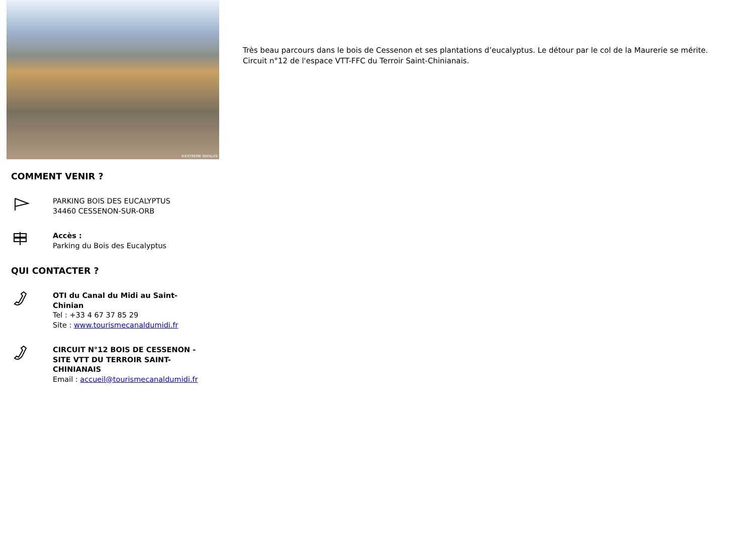©EXTREME RAFALES
COMMENT VENIR ?
PARKING BOIS DES EUCALYPTUS
34460 CESSENON-SUR-ORB
Accès :
Parking du Bois des Eucalyptus
QUI CONTACTER ?
OTI du Canal du Midi au Saint-Chinian
Tel : +33 4 67 37 85 29
Site : www.tourismecanaldumidi.fr
CIRCUIT N°12 BOIS DE CESSENON - SITE VTT DU TERROIR SAINT-CHINIANAIS
Email : accueil@tourismecanaldumidi.fr
Très beau parcours dans le bois de Cessenon et ses plantations d’eucalyptus. Le détour par le col de la Maurerie se mérite.
Circuit n°12 de l'espace VTT-FFC du Terroir Saint-Chinianais.